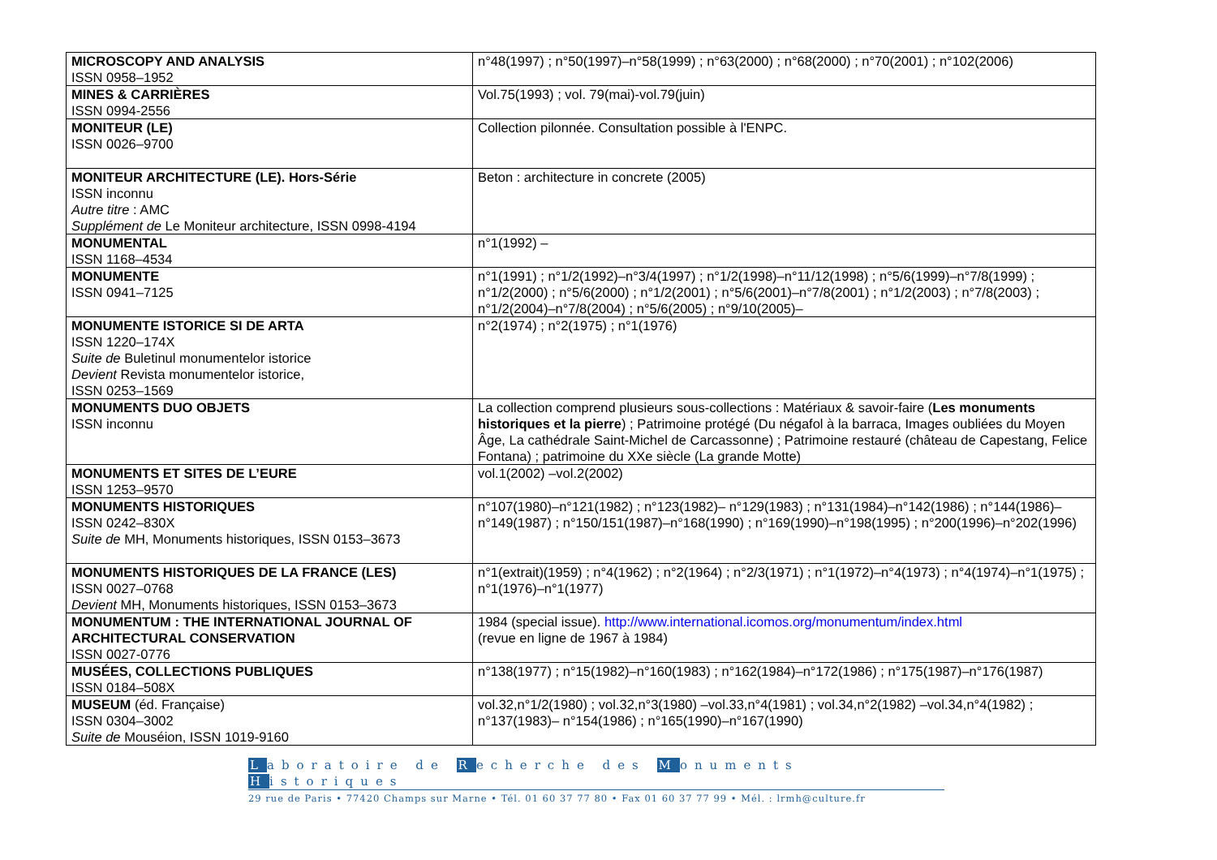| MICROSCOPY AND ANALYSIS ISSN 0958–1952 | n°48(1997) ; n°50(1997)–n°58(1999) ; n°63(2000) ; n°68(2000) ; n°70(2001) ; n°102(2006) |
| MINES & CARRIÈRES ISSN 0994-2556 | Vol.75(1993) ; vol. 79(mai)-vol.79(juin) |
| MONITEUR (LE) ISSN 0026–9700 | Collection pilonnée. Consultation possible à l'ENPC. |
| MONITEUR ARCHITECTURE (LE). Hors-Série ISSN inconnu Autre titre : AMC Supplément de Le Moniteur architecture, ISSN 0998-4194 | Beton : architecture in concrete (2005) |
| MONUMENTAL ISSN 1168–4534 | n°1(1992) – |
| MONUMENTE ISSN 0941–7125 | n°1(1991) ; n°1/2(1992)–n°3/4(1997) ; n°1/2(1998)–n°11/12(1998) ; n°5/6(1999)–n°7/8(1999) ; n°1/2(2000) ; n°5/6(2000) ; n°1/2(2001) ; n°5/6(2001)–n°7/8(2001) ; n°1/2(2003) ; n°7/8(2003) ; n°1/2(2004)–n°7/8(2004) ; n°5/6(2005) ; n°9/10(2005)– |
| MONUMENTE ISTORICE SI DE ARTA ISSN 1220–174X Suite de Buletinul monumentelor istorice Devient Revista monumentelor istorice, ISSN 0253–1569 | n°2(1974) ; n°2(1975) ; n°1(1976) |
| MONUMENTS DUO OBJETS ISSN inconnu | La collection comprend plusieurs sous-collections : Matériaux & savoir-faire ( Les monuments historiques et la pierre ) ; Patrimoine protégé (Du négafol à la barraca, Images oubliées du Moyen Âge, La cathédrale Saint-Michel de Carcassonne) ; Patrimoine restauré (château de Capestang, Felice Fontana) ; patrimoine du XXe siècle (La grande Motte) |
| MONUMENTS ET SITES DE L’EURE ISSN 1253–9570 | vol.1(2002) –vol.2(2002) |
| MONUMENTS HISTORIQUES ISSN 0242–830X Suite de MH, Monuments historiques, ISSN 0153–3673 | n°107(1980)–n°121(1982) ; n°123(1982)– n°129(1983) ; n°131(1984)–n°142(1986) ; n°144(1986)–n°149(1987) ; n°150/151(1987)–n°168(1990) ; n°169(1990)–n°198(1995) ; n°200(1996)–n°202(1996) |
| MONUMENTS HISTORIQUES DE LA FRANCE (LES) ISSN 0027–0768 Devient MH, Monuments historiques, ISSN 0153–3673 | n°1(extrait)(1959) ; n°4(1962) ; n°2(1964) ; n°2/3(1971) ; n°1(1972)–n°4(1973) ; n°4(1974)–n°1(1975) ; n°1(1976)–n°1(1977) |
| MONUMENTUM : THE INTERNATIONAL JOURNAL OF ARCHITECTURAL CONSERVATION ISSN 0027-0776 | 1984 (special issue). http://www.international.icomos.org/monumentum/index.html (revue en ligne de 1967 à 1984) |
| MUSÉES, COLLECTIONS PUBLIQUES ISSN 0184–508X | n°138(1977) ; n°15(1982)–n°160(1983) ; n°162(1984)–n°172(1986) ; n°175(1987)–n°176(1987) |
| MUSEUM (éd. Française) ISSN 0304–3002 Suite de Mouséion, ISSN 1019-9160 | vol.32,n°1/2(1980) ; vol.32,n°3(1980) –vol.33,n°4(1981) ; vol.34,n°2(1982) –vol.34,n°4(1982) ; n°137(1983)– n°154(1986) ; n°165(1990)–n°167(1990) |
Laboratoire de Recherche des Monuments Historiques
29 rue de Paris • 77420 Champs sur Marne • Tél. 01 60 37 77 80 • Fax 01 60 37 77 99 • Mél. : lrmh@culture.fr